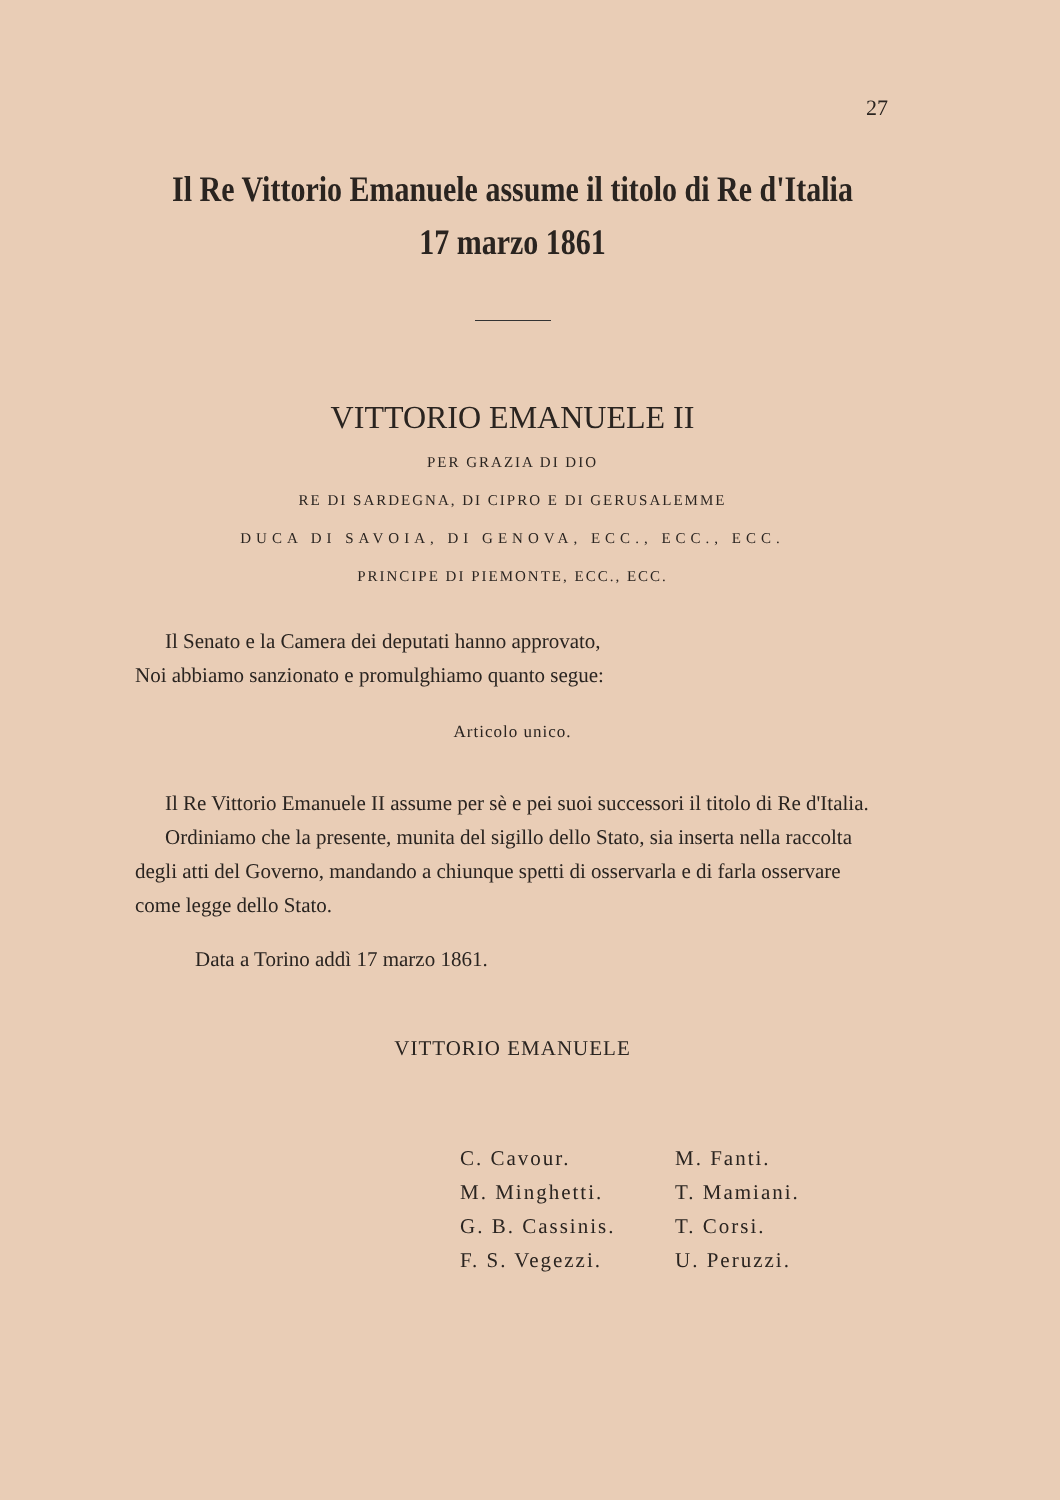27
Il Re Vittorio Emanuele assume il titolo di Re d'Italia
17 marzo 1861
VITTORIO EMANUELE II
PER GRAZIA DI DIO
RE DI SARDEGNA, DI CIPRO E DI GERUSALEMME
DUCA DI SAVOIA, DI GENOVA, ECC., ECC., ECC.
PRINCIPE DI PIEMONTE, ECC., ECC.
Il Senato e la Camera dei deputati hanno approvato,
Noi abbiamo sanzionato e promulghiamo quanto segue:
Articolo unico.
Il Re Vittorio Emanuele II assume per sè e pei suoi successori il titolo di Re d'Italia.
Ordiniamo che la presente, munita del sigillo dello Stato, sia inserta nella raccolta degli atti del Governo, mandando a chiunque spetti di osservarla e di farla osservare come legge dello Stato.
Data a Torino addì 17 marzo 1861.
VITTORIO EMANUELE
C. Cavour.
M. Minghetti.
G. B. Cassinis.
F. S. Vegezzi.
M. Fanti.
T. Mamiani.
T. Corsi.
U. Peruzzi.